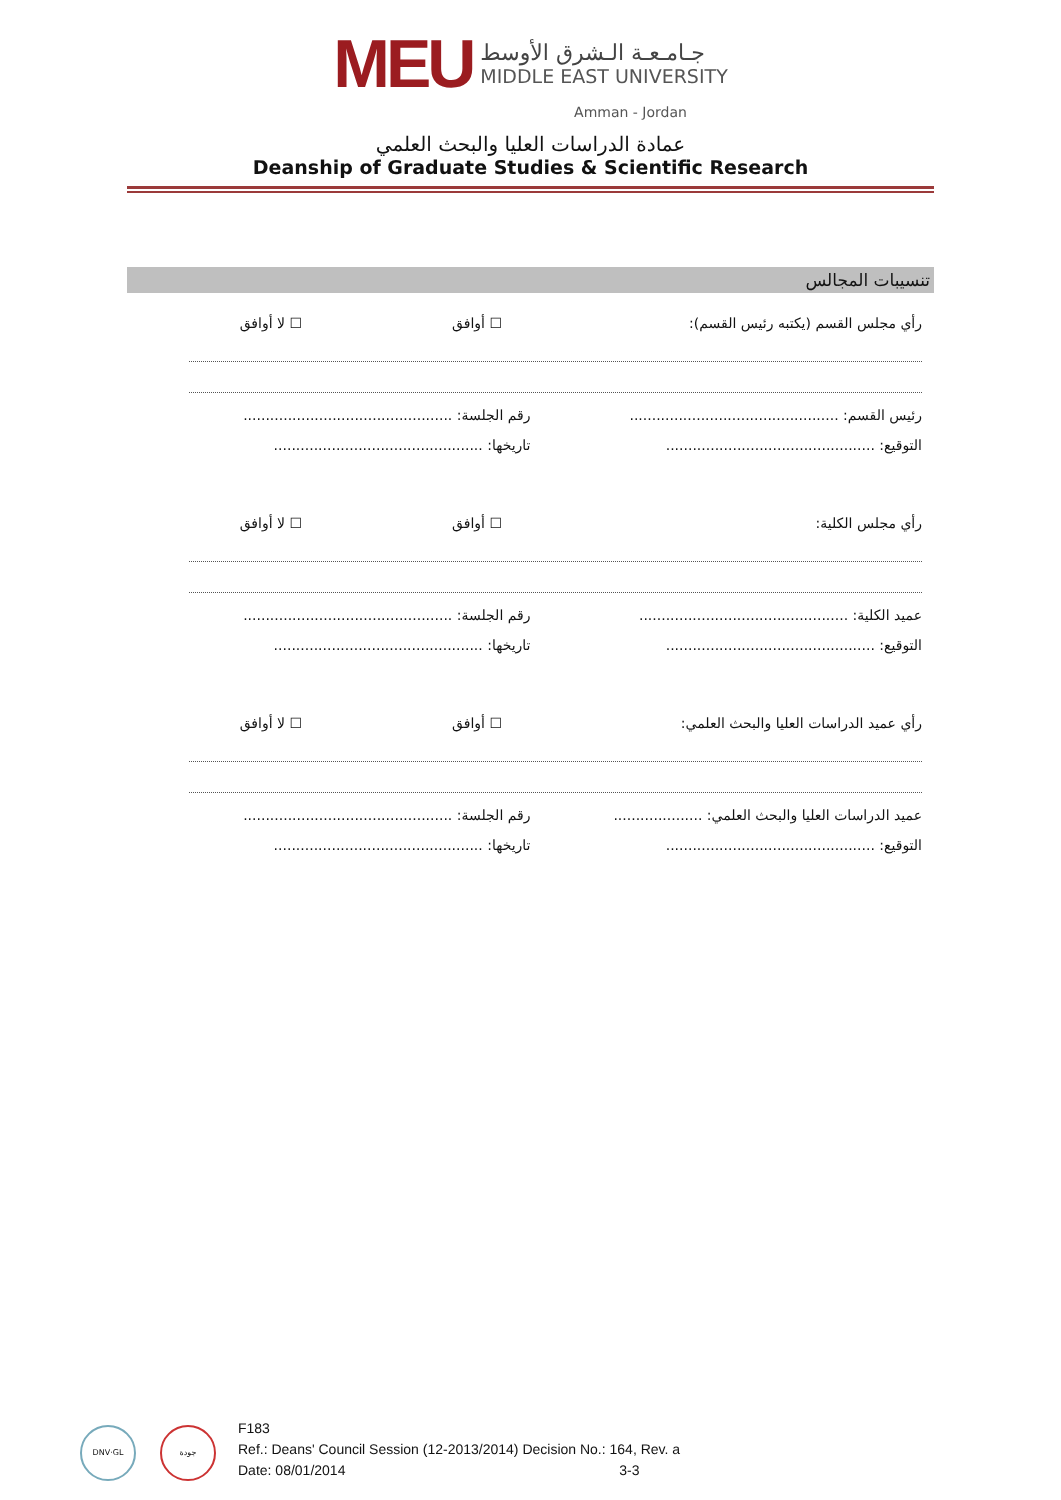MEU
جـامـعـة الـشرق الأوسط
MIDDLE EAST UNIVERSITY
Amman - Jordan
عمادة الدراسات العليا والبحث العلمي
Deanship of Graduate Studies & Scientific Research
تنسيبات المجالس
رأي مجلس القسم (يكتبه رئيس القسم): ☐ أوافق ☐ لا أوافق
رئيس القسم: ...............................................
رقم الجلسة: ...............................................
التوقيع: ...............................................
تاريخها: ...............................................
رأي مجلس الكلية: ☐ أوافق ☐ لا أوافق
عميد الكلية: ...............................................
رقم الجلسة: ...............................................
التوقيع: ...............................................
تاريخها: ...............................................
رأي عميد الدراسات العليا والبحث العلمي: ☐ أوافق ☐ لا أوافق
عميد الدراسات العليا والبحث العلمي: ....................
رقم الجلسة: ...............................................
التوقيع: ...............................................
تاريخها: ...............................................
DNV·GL جودة
F183
Ref.: Deans' Council Session (12-2013/2014) Decision No.: 164, Rev. a
Date: 08/01/2014 3-3